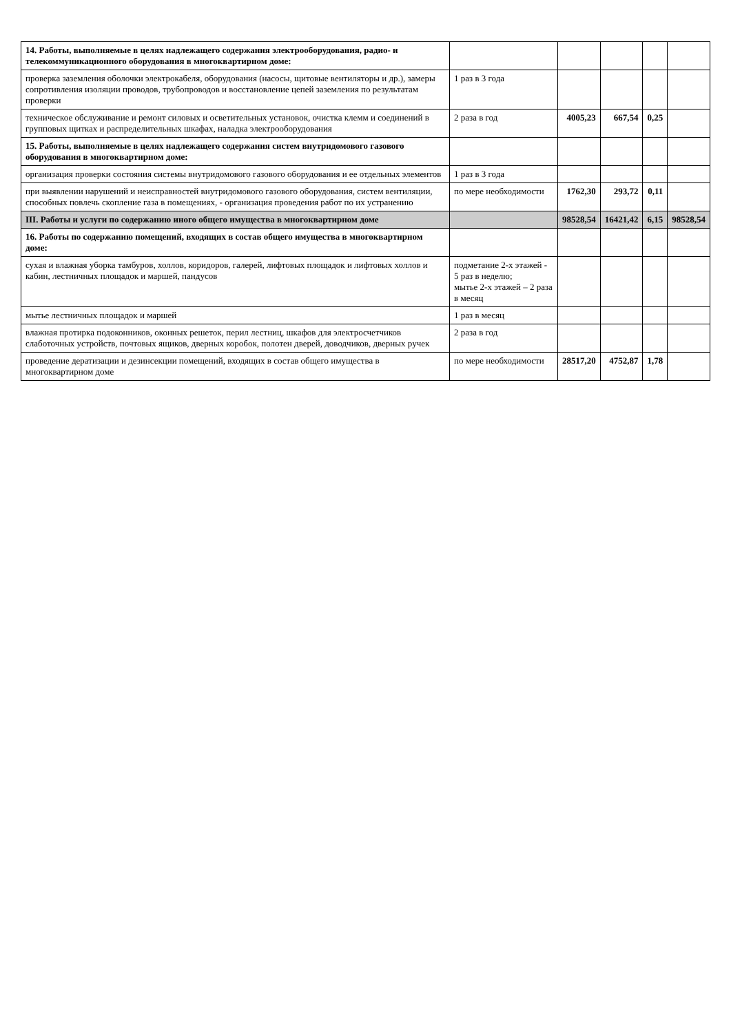| 14. Работы, выполняемые в целях надлежащего содержания электрооборудования, радио- и телекоммуникационного оборудования в многоквартирном доме: | | | | | |
| проверка заземления оболочки электрокабеля, оборудования (насосы, щитовые вентиляторы и др.), замеры сопротивления изоляции проводов, трубопроводов и восстановление цепей заземления по результатам проверки | 1 раз в 3 года | | | | |
| техническое обслуживание и ремонт силовых и осветительных установок, очистка клемм и соединений в групповых щитках и распределительных шкафах, наладка электрооборудования | 2 раза в год | 4005,23 | 667,54 | 0,25 | |
| 15. Работы, выполняемые в целях надлежащего содержания систем внутридомового газового оборудования в многоквартирном доме: | | | | | |
| организация проверки состояния системы внутридомового газового оборудования и ее отдельных элементов | 1 раз в 3 года | | | | |
| при выявлении нарушений и неисправностей внутридомового газового оборудования, систем вентиляции, способных повлечь скопление газа в помещениях, - организация проведения работ по их устранению | по мере необходимости | 1762,30 | 293,72 | 0,11 | |
| III. Работы и услуги по содержанию иного общего имущества в многоквартирном доме | | 98528,54 | 16421,42 | 6,15 | 98528,54 |
| 16. Работы по содержанию помещений, входящих в состав общего имущества в многоквартирном доме: | | | | | |
| сухая и влажная уборка тамбуров, холлов, коридоров, галерей, лифтовых площадок и лифтовых холлов и кабин, лестничных площадок и маршей, пандусов | подметание 2-х этажей - 5 раз в неделю; мытье 2-х этажей – 2 раза в месяц | | | | |
| мытье лестничных площадок и маршей | 1 раз в месяц | | | | |
| влажная протирка подоконников, оконных решеток, перил лестниц, шкафов для электросчетчиков слаботочных устройств, почтовых ящиков, дверных коробок, полотен дверей, доводчиков, дверных ручек | 2 раза в год | | | | |
| проведение дератизации и дезинсекции помещений, входящих в состав общего имущества в многоквартирном доме | по мере необходимости | 28517,20 | 4752,87 | 1,78 | |